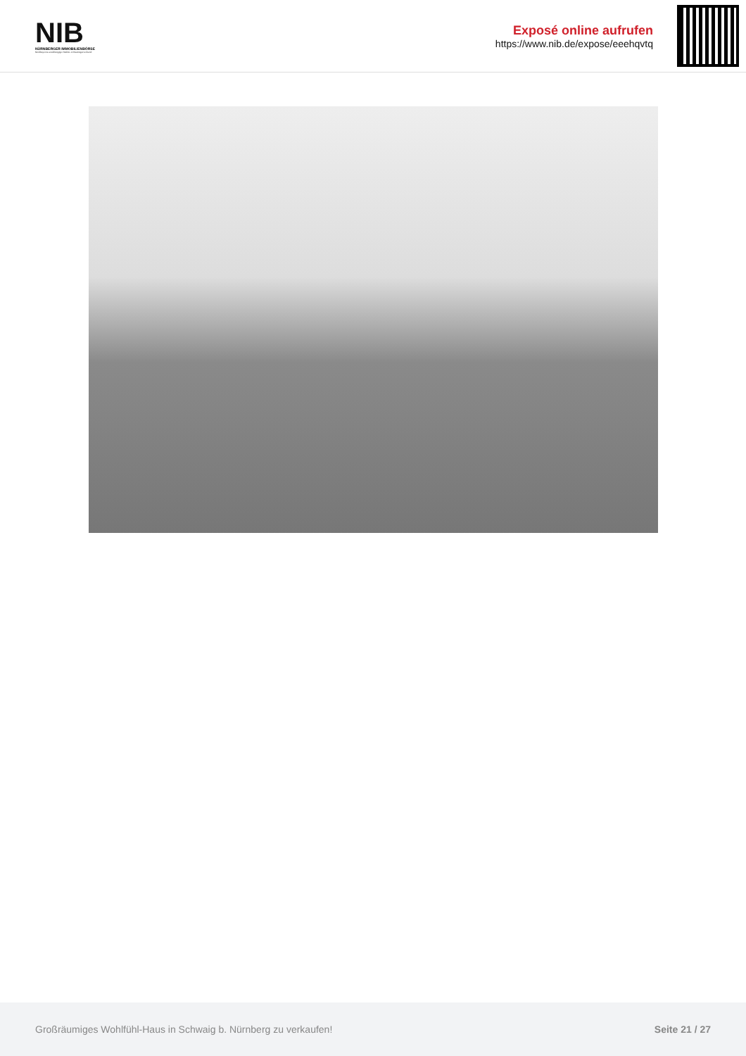NIB
NÜRNBERGER IMMOBILIENBÖRSE
Nordbayerns unabhängiger Makler- & Bauträgerverbund
Exposé online aufrufen
https://www.nib.de/expose/eeehqvtq
Großräumiges Wohlfühl-Haus in Schwaig b. Nürnberg zu verkaufen! Seite 21 / 27